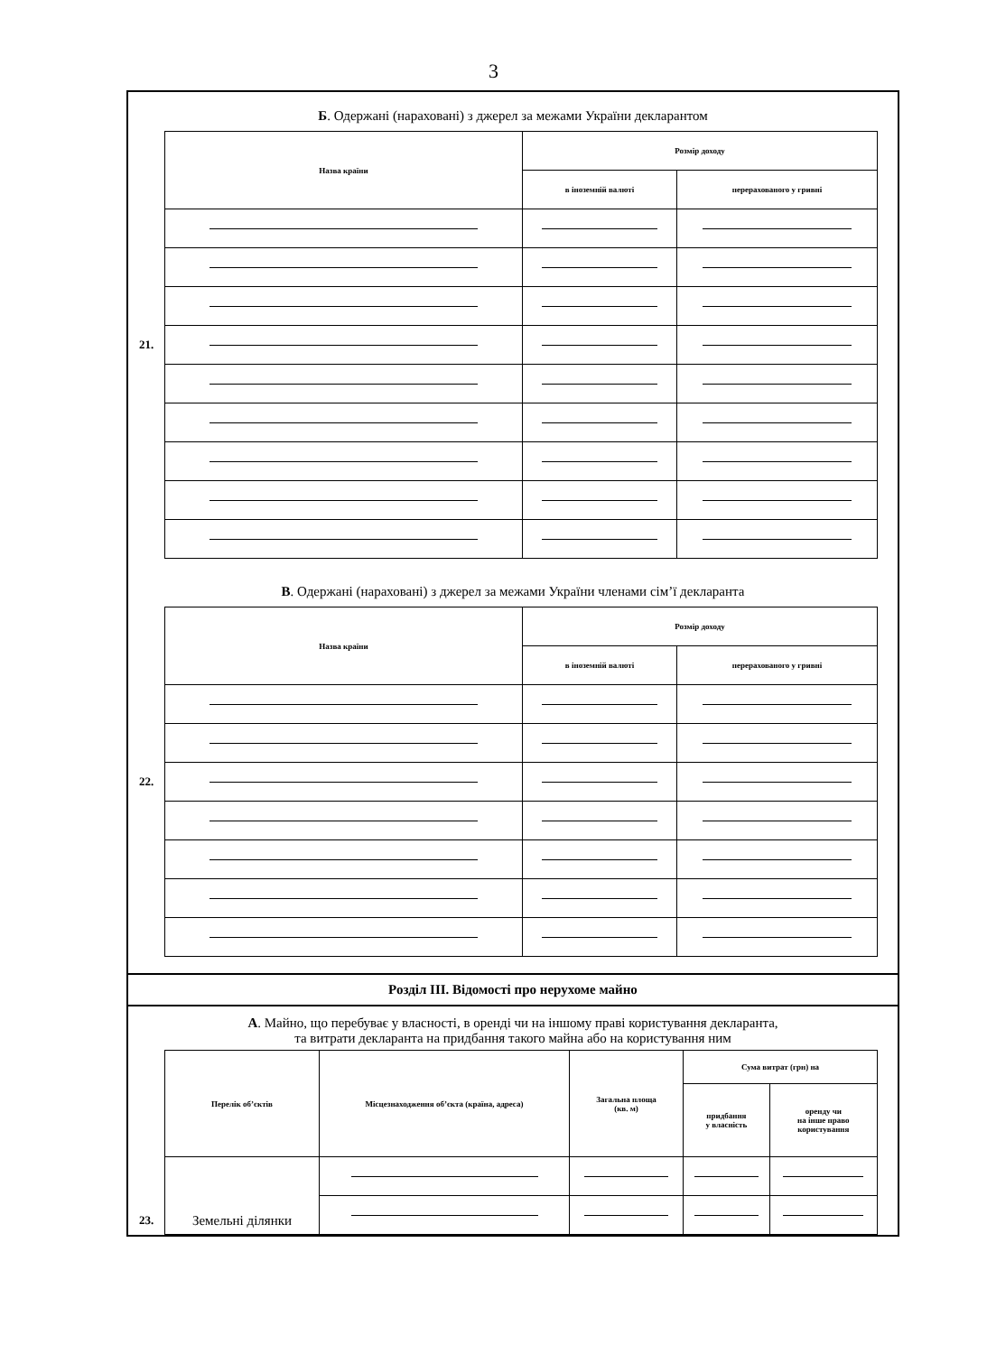3
Б. Одержані (нараховані) з джерел за межами України декларантом
21.
| Назва країни | Розмір доходу | |
| --- | --- | --- |
| | в іноземній валюті | перерахованого у гривні |
В. Одержані (нараховані) з джерел за межами України членами сім’ї декларанта
22.
| Назва країни | Розмір доходу | |
| --- | --- | --- |
| | в іноземній валюті | перерахованого у гривні |
Розділ III. Відомості про нерухоме майно
А. Майно, що перебуває у власності, в оренді чи на іншому праві користування декларанта,
та витрати декларанта на придбання такого майна або на користування ним
23.
| Перелік об’єктів | Місцезнаходження об’єкта (країна, адреса) | Загальна площа (кв. м) | Сума витрат (грн) на | |
| --- | --- | --- | --- | --- |
| | | | придбання у власність | оренду чи на інше право користування |
| Земельні ділянки | | | | |